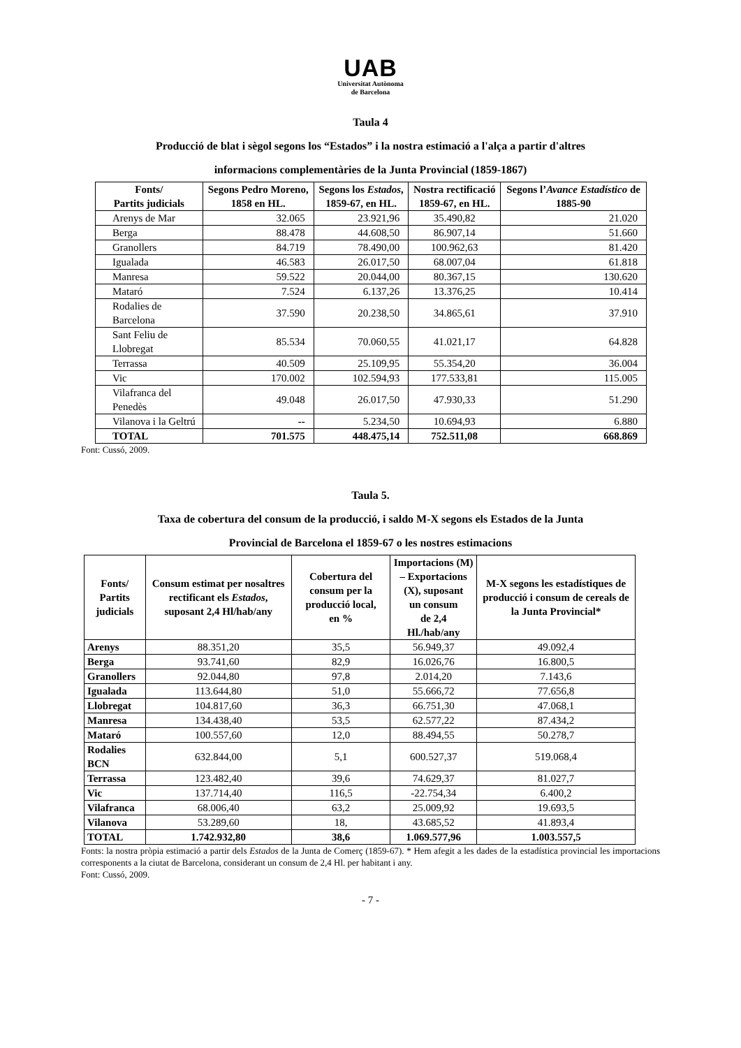UAB
Universitat Autònoma
de Barcelona
Taula 4
Producció de blat i sègol segons los “Estados” i la nostra estimació a l'alça a partir d'altres
informacions complementàries de la Junta Provincial (1859-1867)
| Fonts/ Partits judicials | Segons Pedro Moreno, 1858 en HL. | Segons los Estados , 1859-67, en HL. | Nostra rectificació 1859-67, en HL. | Segons l’ Avance Estadístico de 1885-90 |
| --- | --- | --- | --- | --- |
| Arenys de Mar | 32.065 | 23.921,96 | 35.490,82 | 21.020 |
| Berga | 88.478 | 44.608,50 | 86.907,14 | 51.660 |
| Granollers | 84.719 | 78.490,00 | 100.962,63 | 81.420 |
| Igualada | 46.583 | 26.017,50 | 68.007,04 | 61.818 |
| Manresa | 59.522 | 20.044,00 | 80.367,15 | 130.620 |
| Mataró | 7.524 | 6.137,26 | 13.376,25 | 10.414 |
| Rodalies de Barcelona | 37.590 | 20.238,50 | 34.865,61 | 37.910 |
| Sant Feliu de Llobregat | 85.534 | 70.060,55 | 41.021,17 | 64.828 |
| Terrassa | 40.509 | 25.109,95 | 55.354,20 | 36.004 |
| Vic | 170.002 | 102.594,93 | 177.533,81 | 115.005 |
| Vilafranca del Penedès | 49.048 | 26.017,50 | 47.930,33 | 51.290 |
| Vilanova i la Geltrú | -- | 5.234,50 | 10.694,93 | 6.880 |
| TOTAL | 701.575 | 448.475,14 | 752.511,08 | 668.869 |
Font: Cussó, 2009.
Taula 5.
Taxa de cobertura del consum de la producció, i saldo M-X segons els Estados de la Junta
Provincial de Barcelona el 1859-67 o les nostres estimacions
| Fonts/ Partits judicials | Consum estimat per nosaltres rectificant els Estados , suposant 2,4 Hl/hab/any | Cobertura del consum per la producció local, en % | Importacions (M) – Exportacions (X), suposant un consum de 2,4 Hl./hab/any | M-X segons les estadístiques de producció i consum de cereals de la Junta Provincial* |
| --- | --- | --- | --- | --- |
| Arenys | 88.351,20 | 35,5 | 56.949,37 | 49.092,4 |
| Berga | 93.741,60 | 82,9 | 16.026,76 | 16.800,5 |
| Granollers | 92.044,80 | 97,8 | 2.014,20 | 7.143,6 |
| Igualada | 113.644,80 | 51,0 | 55.666,72 | 77.656,8 |
| Llobregat | 104.817,60 | 36,3 | 66.751,30 | 47.068,1 |
| Manresa | 134.438,40 | 53,5 | 62.577,22 | 87.434,2 |
| Mataró | 100.557,60 | 12,0 | 88.494,55 | 50.278,7 |
| Rodalies BCN | 632.844,00 | 5,1 | 600.527,37 | 519.068,4 |
| Terrassa | 123.482,40 | 39,6 | 74.629,37 | 81.027,7 |
| Vic | 137.714,40 | 116,5 | -22.754,34 | 6.400,2 |
| Vilafranca | 68.006,40 | 63,2 | 25.009,92 | 19.693,5 |
| Vilanova | 53.289,60 | 18, | 43.685,52 | 41.893,4 |
| TOTAL | 1.742.932,80 | 38,6 | 1.069.577,96 | 1.003.557,5 |
Fonts: la nostra pròpia estimació a partir dels Estados de la Junta de Comerç (1859-67). * Hem afegit a les dades de la estadística provincial les importacions corresponents a la ciutat de Barcelona, considerant un consum de 2,4 Hl. per habitant i any.
Font: Cussó, 2009.
- 7 -